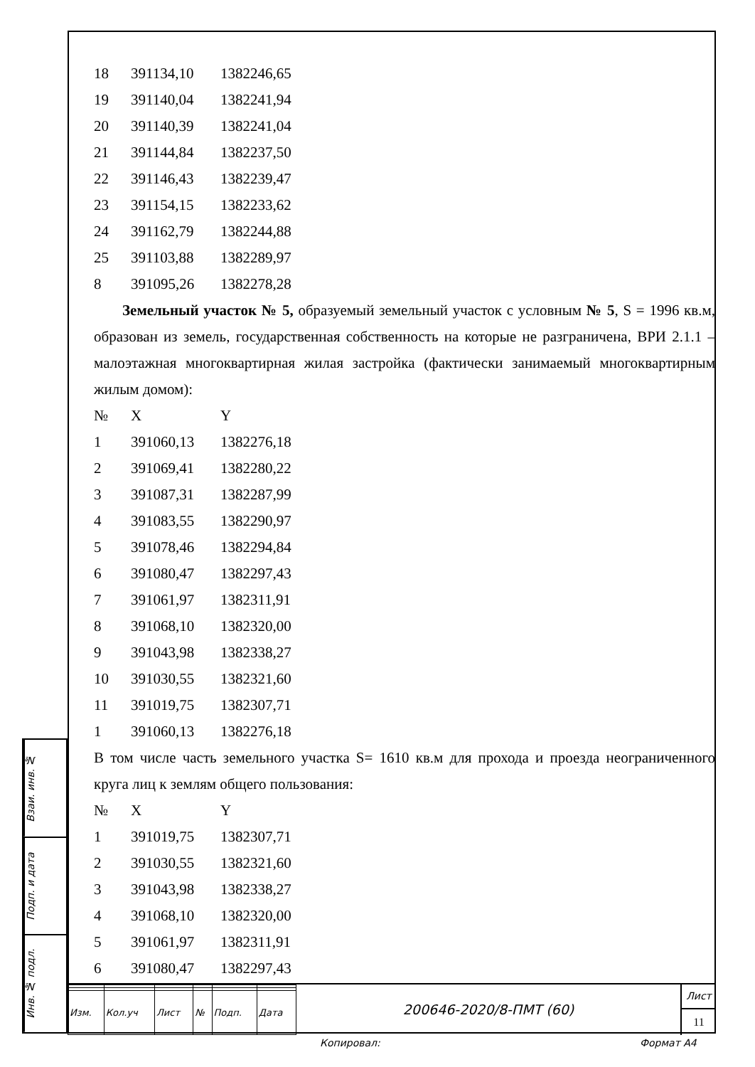| 18 | 391134,10 | 1382246,65 |
| 19 | 391140,04 | 1382241,94 |
| 20 | 391140,39 | 1382241,04 |
| 21 | 391144,84 | 1382237,50 |
| 22 | 391146,43 | 1382239,47 |
| 23 | 391154,15 | 1382233,62 |
| 24 | 391162,79 | 1382244,88 |
| 25 | 391103,88 | 1382289,97 |
| 8 | 391095,26 | 1382278,28 |
Земельный участок № 5, образуемый земельный участок с условным № 5, S = 1996 кв.м, образован из земель, государственная собственность на которые не разграничена, ВРИ 2.1.1 – малоэтажная многоквартирная жилая застройка (фактически занимаемый многоквартирным жилым домом):
| № | X | Y |
| 1 | 391060,13 | 1382276,18 |
| 2 | 391069,41 | 1382280,22 |
| 3 | 391087,31 | 1382287,99 |
| 4 | 391083,55 | 1382290,97 |
| 5 | 391078,46 | 1382294,84 |
| 6 | 391080,47 | 1382297,43 |
| 7 | 391061,97 | 1382311,91 |
| 8 | 391068,10 | 1382320,00 |
| 9 | 391043,98 | 1382338,27 |
| 10 | 391030,55 | 1382321,60 |
| 11 | 391019,75 | 1382307,71 |
| 1 | 391060,13 | 1382276,18 |
В том числе часть земельного участка S= 1610 кв.м для прохода и проезда неограниченного круга лиц к землям общего пользования:
| № | X | Y |
| 1 | 391019,75 | 1382307,71 |
| 2 | 391030,55 | 1382321,60 |
| 3 | 391043,98 | 1382338,27 |
| 4 | 391068,10 | 1382320,00 |
| 5 | 391061,97 | 1382311,91 |
| 6 | 391080,47 | 1382297,43 |
Взаи. инв. №
Подп. и дата
Инв. № подл.
| Изм. | Кол.уч | Лист | № | Подп. | Дата |
200646-2020/8-ПМТ (60)
Лист
11
Копировал: Формат A4